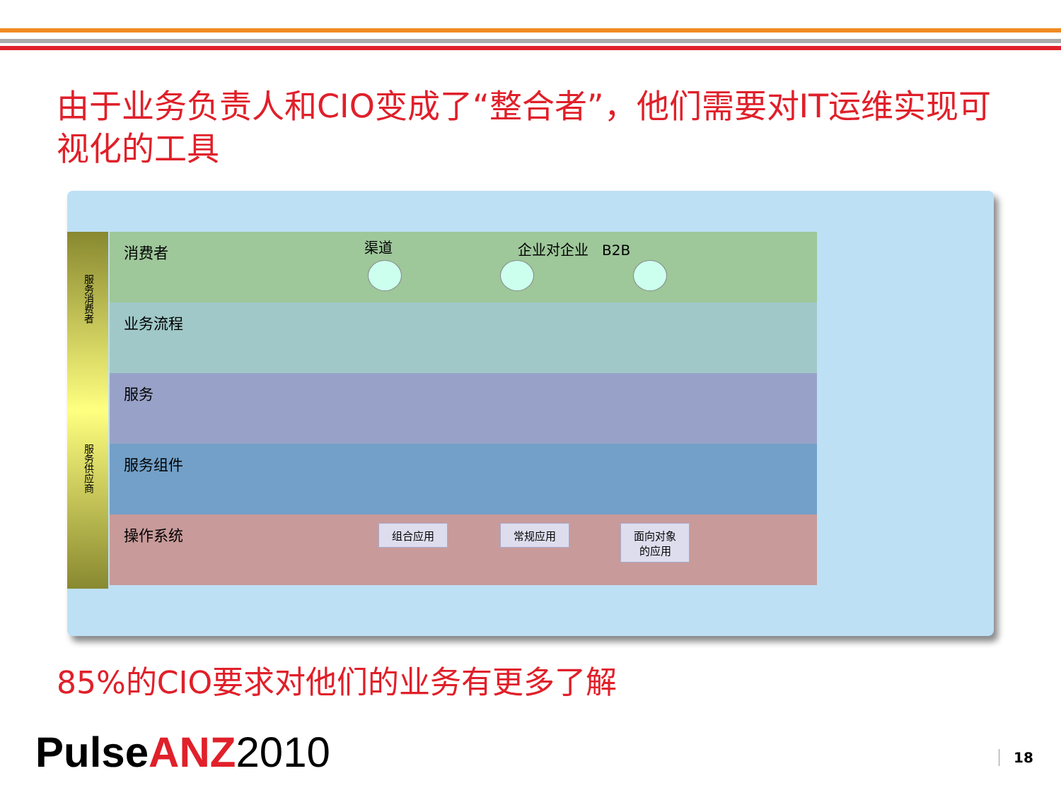由于业务负责人和CIO变成了“整合者”，他们需要对IT运维实现可视化的工具
服务消费者
服务供应商
消费者
业务流程
服务
服务组件
操作系统
渠道 企业对企业 B2B
组合应用 常规应用
面向对象
的应用
85%的CIO要求对他们的业务有更多了解
PulseANZ 2010 18